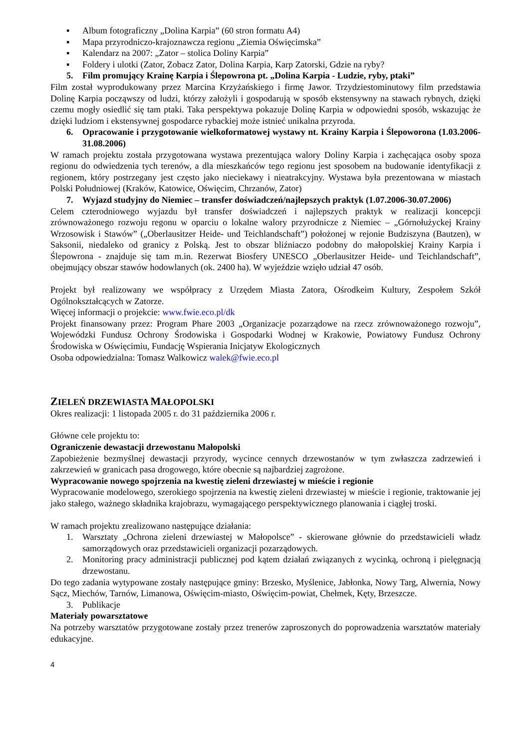▪ Album fotograficzny „Dolina Karpia” (60 stron formatu A4)
▪ Mapa przyrodniczo-krajoznawcza regionu „Ziemia Oświęcimska”
▪ Kalendarz na 2007: „Zator – stolica Doliny Karpia”
▪ Foldery i ulotki (Zator, Zobacz Zator, Dolina Karpia, Karp Zatorski, Gdzie na ryby?
5. Film promujący Krainę Karpia i Ślepowrona pt. „Dolina Karpia - Ludzie, ryby, ptaki”
Film został wyprodukowany przez Marcina Krzyżańskiego i firmę Jawor. Trzydziestominutowy film przedstawia Dolinę Karpia począwszy od ludzi, którzy założyli i gospodarują w sposób ekstensywny na stawach rybnych, dzięki czemu mogły osiedlić się tam ptaki. Taka perspektywa pokazuje Dolinę Karpia w odpowiedni sposób, wskazując że dzięki ludziom i ekstensywnej gospodarce rybackiej może istnieć unikalna przyroda.
6. Opracowanie i przygotowanie wielkoformatowej wystawy nt. Krainy Karpia i Ślepoworona (1.03.2006-31.08.2006)
W ramach projektu została przygotowana wystawa prezentująca walory Doliny Karpia i zachęcająca osoby spoza regionu do odwiedzenia tych terenów, a dla mieszkańców tego regionu jest sposobem na budowanie identyfikacji z regionem, który postrzegany jest często jako nieciekawy i nieatrakcyjny. Wystawa była prezentowana w miastach Polski Południowej (Kraków, Katowice, Oświęcim, Chrzanów, Zator)
7. Wyjazd studyjny do Niemiec – transfer doświadczeń/najlepszych praktyk (1.07.2006-30.07.2006)
Celem czterodniowego wyjazdu był transfer doświadczeń i najlepszych praktyk w realizacji koncepcji zrównoważonego rozwoju regonu w oparciu o lokalne walory przyrodnicze z Niemiec – „Górnołużyckej Krainy Wrzosowisk i Stawów” („Oberlausitzer Heide- und Teichlandschaft”) położonej w rejonie Budziszyna (Bautzen), w Saksonii, niedaleko od granicy z Polską. Jest to obszar bliźniaczo podobny do małopolskiej Krainy Karpia i Ślepowrona - znajduje się tam m.in. Rezerwat Biosfery UNESCO „Oberlausitzer Heide- und Teichlandschaft”, obejmujący obszar stawów hodowlanych (ok. 2400 ha). W wyjeździe wzięło udział 47 osób.
Projekt był realizowany we współpracy z Urzędem Miasta Zatora, Ośrodkeim Kultury, Zespołem Szkół Ogólnokształcących w Zatorze.
Więcej informacji o projekcie: www.fwie.eco.pl/dk
Projekt finansowany przez: Program Phare 2003 „Organizacje pozarządowe na rzecz zrównoważonego rozwoju”, Wojewódzki Fundusz Ochrony Środowiska i Gospodarki Wodnej w Krakowie, Powiatowy Fundusz Ochrony Środowiska w Oświęcimiu, Fundację Wspierania Inicjatyw Ekologicznych
Osoba odpowiedzialna: Tomasz Walkowicz walek@fwie.eco.pl
ZIELEŃ DRZEWIASTA MAŁOPOLSKI
Okres realizacji: 1 listopada 2005 r. do 31 października 2006 r.
Główne cele projektu to:
Ograniczenie dewastacji drzewostanu Małopolski
Zapobieżenie bezmyślnej dewastacji przyrody, wycince cennych drzewostanów w tym zwłaszcza zadrzewień i zakrzewień w granicach pasa drogowego, które obecnie są najbardziej zagrożone.
Wypracowanie nowego spojrzenia na kwestię zieleni drzewiastej w mieście i regionie
Wypracowanie modelowego, szerokiego spojrzenia na kwestię zieleni drzewiastej w mieście i regionie, traktowanie jej jako stałego, ważnego składnika krajobrazu, wymagającego perspektywicznego planowania i ciągłej troski.
W ramach projektu zrealizowano następujące działania:
1. Warsztaty „Ochrona zieleni drzewiastej w Małopolsce” - skierowane głównie do przedstawicieli władz samorządowych oraz przedstawicieli organizacji pozarządowych.
2. Monitoring pracy administracji publicznej pod kątem działań związanych z wycinką, ochroną i pielęgnacją drzewostanu.
Do tego zadania wytypowane zostały następujące gminy: Brzesko, Myślenice, Jabłonka, Nowy Targ, Alwernia, Nowy Sącz, Miechów, Tarnów, Limanowa, Oświęcim-miasto, Oświęcim-powiat, Chełmek, Kęty, Brzeszcze.
3. Publikacje
Materiały powarsztatowe
Na potrzeby warsztatów przygotowane zostały przez trenerów zaproszonych do poprowadzenia warsztatów materiały edukacyjne.
4